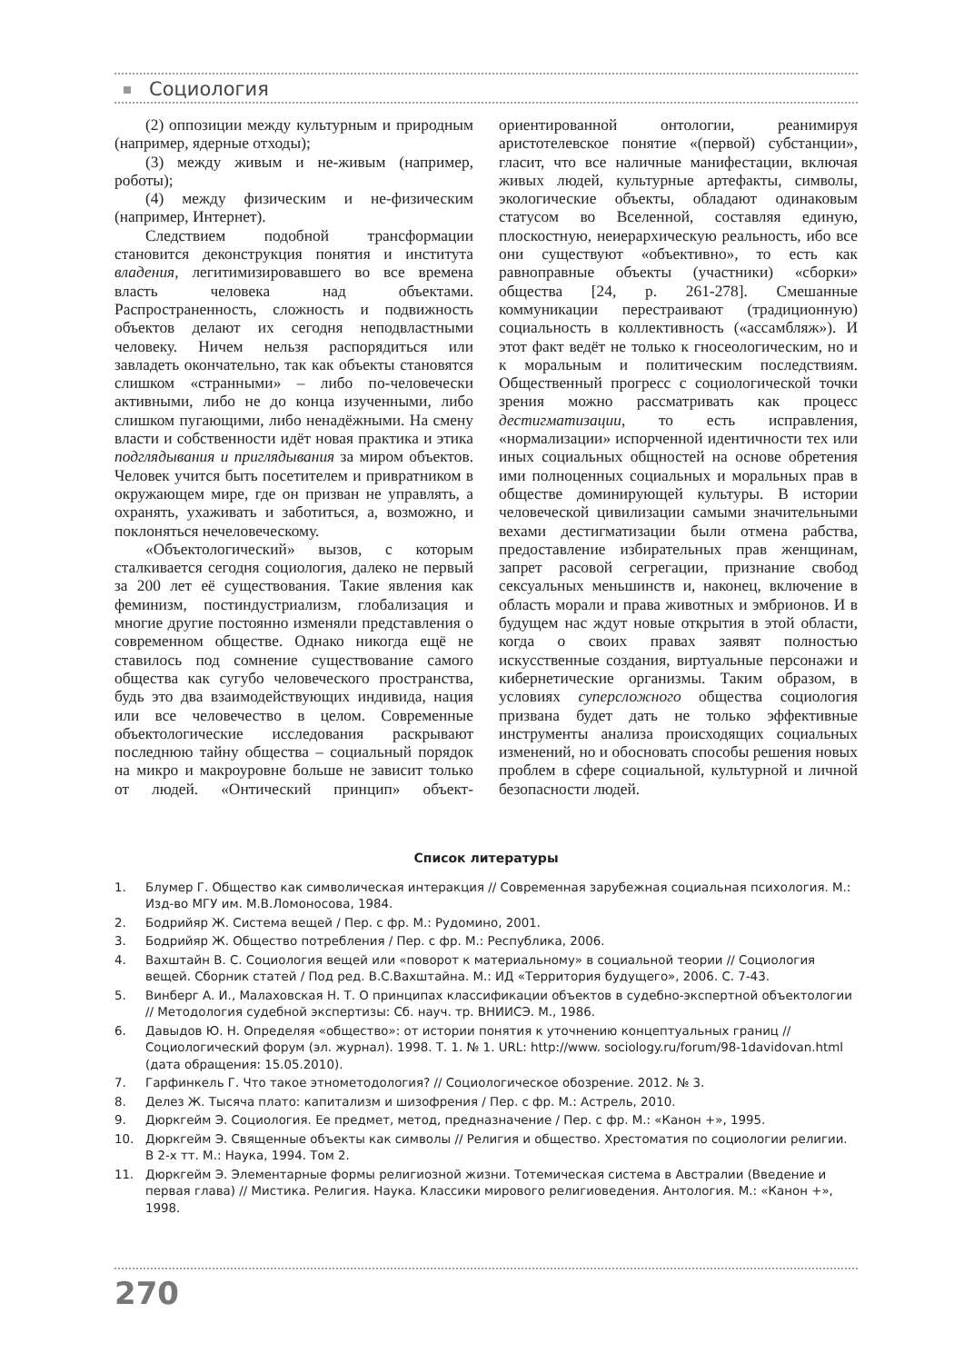Социология
(2) оппозиции между культурным и природным (например, ядерные отходы);
(3) между живым и не-живым (например, роботы);
(4) между физическим и не-физическим (например, Интернет).
Следствием подобной трансформации становится деконструкция понятия и института владения, легитимизировавшего во все времена власть человека над объектами. Распространенность, сложность и подвижность объектов делают их сегодня неподвластными человеку. Ничем нельзя распорядиться или завладеть окончательно, так как объекты становятся слишком «странными» – либо по-человечески активными, либо не до конца изученными, либо слишком пугающими, либо ненадёжными. На смену власти и собственности идёт новая практика и этика подглядывания и приглядывания за миром объектов. Человек учится быть посетителем и привратником в окружающем мире, где он призван не управлять, а охранять, ухаживать и заботиться, а, возможно, и поклоняться нечеловеческому.
«Объектологический» вызов, с которым сталкивается сегодня социология, далеко не первый за 200 лет её существования. Такие явления как феминизм, постиндустриализм, глобализация и многие другие постоянно изменяли представления о современном обществе. Однако никогда ещё не ставилось под сомнение существование самого общества как сугубо человеческого пространства, будь это два взаимодействующих индивида, нация или все человечество в целом. Современные объектологические исследования раскрывают последнюю тайну общества – социальный порядок на микро и макроуровне больше не зависит только от людей. «Онтический принцип» объект-ориентированной онтологии, реанимируя аристотелевское понятие «(первой) субстанции», гласит, что все наличные манифестации, включая живых людей, культурные артефакты, символы, экологические объекты, обладают одинаковым статусом во Вселенной, составляя единую, плоскостную, неиерархическую реальность, ибо все они существуют «объективно», то есть как равноправные объекты (участники) «сборки» общества [24, p. 261-278]. Смешанные коммуникации перестраивают (традиционную) социальность в коллективность («ассамбляж»). И этот факт ведёт не только к гносеологическим, но и к моральным и политическим последствиям. Общественный прогресс с социологической точки зрения можно рассматривать как процесс дестигматизации, то есть исправления, «нормализации» испорченной идентичности тех или иных социальных общностей на основе обретения ими полноценных социальных и моральных прав в обществе доминирующей культуры. В истории человеческой цивилизации самыми значительными вехами дестигматизации были отмена рабства, предоставление избирательных прав женщинам, запрет расовой сегрегации, признание свобод сексуальных меньшинств и, наконец, включение в область морали и права животных и эмбрионов. И в будущем нас ждут новые открытия в этой области, когда о своих правах заявят полностью искусственные создания, виртуальные персонажи и кибернетические организмы. Таким образом, в условиях суперсложного общества социология призвана будет дать не только эффективные инструменты анализа происходящих социальных изменений, но и обосновать способы решения новых проблем в сфере социальной, культурной и личной безопасности людей.
Список литературы
1. Блумер Г. Общество как символическая интеракция // Современная зарубежная социальная психология. М.: Изд-во МГУ им. М.В.Ломоносова, 1984.
2. Бодрийяр Ж. Система вещей / Пер. с фр. М.: Рудомино, 2001.
3. Бодрийяр Ж. Общество потребления / Пер. с фр. М.: Республика, 2006.
4. Вахштайн В. С. Социология вещей или «поворот к материальному» в социальной теории // Социология вещей. Сборник статей / Под ред. В.С.Вахштайна. М.: ИД «Территория будущего», 2006. С. 7-43.
5. Винберг А. И., Малаховская Н. Т. О принципах классификации объектов в судебно-экспертной объектологии // Методология судебной экспертизы: Сб. науч. тр. ВНИИСЭ. М., 1986.
6. Давыдов Ю. Н. Определяя «общество»: от истории понятия к уточнению концептуальных границ // Социологический форум (эл. журнал). 1998. Т. 1. № 1. URL: http://www. sociology.ru/forum/98-1davidovan.html (дата обращения: 15.05.2010).
7. Гарфинкель Г. Что такое этнометодология? // Социологическое обозрение. 2012. № 3.
8. Делез Ж. Тысяча плато: капитализм и шизофрения / Пер. с фр. М.: Астрель, 2010.
9. Дюркгейм Э. Социология. Ее предмет, метод, предназначение / Пер. с фр. М.: «Канон +», 1995.
10. Дюркгейм Э. Священные объекты как символы // Религия и общество. Хрестоматия по социологии религии. В 2-х тт. М.: Наука, 1994. Том 2.
11. Дюркгейм Э. Элементарные формы религиозной жизни. Тотемическая система в Австралии (Введение и первая глава) // Мистика. Религия. Наука. Классики мирового религиоведения. Антология. М.: «Канон +», 1998.
270